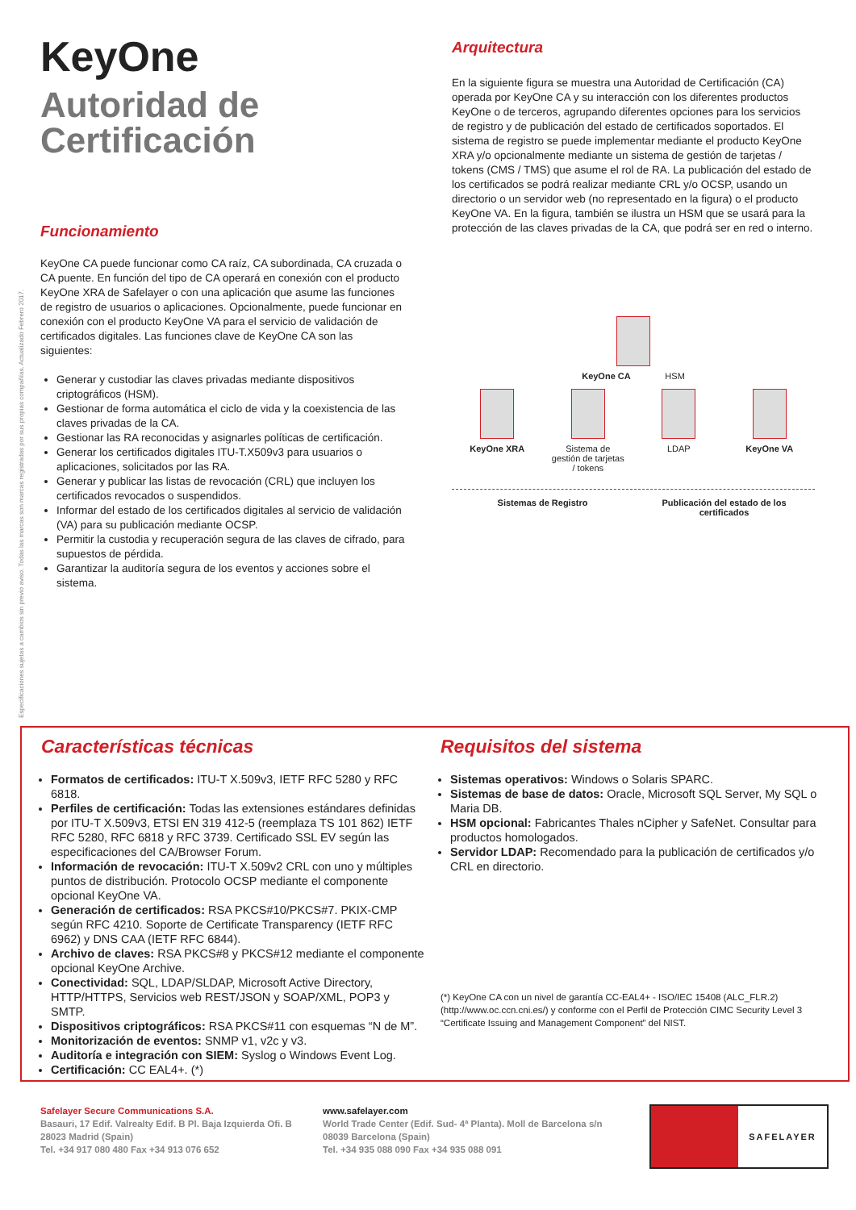Especificaciones sujetas a cambios sin previo aviso. Todas las marcas son marcas registradas por sus propias compañías. Actualizado Febrero 2017.
KeyOne
Autoridad de Certificación
Funcionamiento
KeyOne CA puede funcionar como CA raíz, CA subordinada, CA cruzada o CA puente. En función del tipo de CA operará en conexión con el producto KeyOne XRA de Safelayer o con una aplicación que asume las funciones de registro de usuarios o aplicaciones. Opcionalmente, puede funcionar en conexión con el producto KeyOne VA para el servicio de validación de certificados digitales. Las funciones clave de KeyOne CA son las siguientes:
Generar y custodiar las claves privadas mediante dispositivos criptográficos (HSM).
Gestionar de forma automática el ciclo de vida y la coexistencia de las claves privadas de la CA.
Gestionar las RA reconocidas y asignarles políticas de certificación.
Generar los certificados digitales ITU-T.X509v3 para usuarios o aplicaciones, solicitados por las RA.
Generar y publicar las listas de revocación (CRL) que incluyen los certificados revocados o suspendidos.
Informar del estado de los certificados digitales al servicio de validación (VA) para su publicación mediante OCSP.
Permitir la custodia y recuperación segura de las claves de cifrado, para supuestos de pérdida.
Garantizar la auditoría segura de los eventos y acciones sobre el sistema.
Arquitectura
En la siguiente figura se muestra una Autoridad de Certificación (CA) operada por KeyOne CA y su interacción con los diferentes productos KeyOne o de terceros, agrupando diferentes opciones para los servicios de registro y de publicación del estado de certificados soportados. El sistema de registro se puede implementar mediante el producto KeyOne XRA y/o opcionalmente mediante un sistema de gestión de tarjetas / tokens (CMS / TMS) que asume el rol de RA. La publicación del estado de los certificados se podrá realizar mediante CRL y/o OCSP, usando un directorio o un servidor web (no representado en la figura) o el producto KeyOne VA. En la figura, también se ilustra un HSM que se usará para la protección de las claves privadas de la CA, que podrá ser en red o interno.
KeyOne CA HSM
KeyOne XRA Sistema de gestión de tarjetas / tokens
LDAP KeyOne VA
Sistemas de Registro Publicación del estado de los certificados
Características técnicas
Formatos de certificados: ITU-T X.509v3, IETF RFC 5280 y RFC 6818.
Perfiles de certificación: Todas las extensiones estándares definidas por ITU-T X.509v3, ETSI EN 319 412-5 (reemplaza TS 101 862) IETF RFC 5280, RFC 6818 y RFC 3739. Certificado SSL EV según las especificaciones del CA/Browser Forum.
Información de revocación: ITU-T X.509v2 CRL con uno y múltiples puntos de distribución. Protocolo OCSP mediante el componente opcional KeyOne VA.
Generación de certificados: RSA PKCS#10/PKCS#7. PKIX-CMP según RFC 4210. Soporte de Certificate Transparency (IETF RFC 6962) y DNS CAA (IETF RFC 6844).
Archivo de claves: RSA PKCS#8 y PKCS#12 mediante el componente opcional KeyOne Archive.
Conectividad: SQL, LDAP/SLDAP, Microsoft Active Directory, HTTP/HTTPS, Servicios web REST/JSON y SOAP/XML, POP3 y SMTP.
Dispositivos criptográficos: RSA PKCS#11 con esquemas “N de M”.
Monitorización de eventos: SNMP v1, v2c y v3.
Auditoría e integración con SIEM: Syslog o Windows Event Log.
Certificación: CC EAL4+. (*)
Requisitos del sistema
Sistemas operativos: Windows o Solaris SPARC.
Sistemas de base de datos: Oracle, Microsoft SQL Server, My SQL o Maria DB.
HSM opcional: Fabricantes Thales nCipher y SafeNet. Consultar para productos homologados.
Servidor LDAP: Recomendado para la publicación de certificados y/o CRL en directorio.
(*) KeyOne CA con un nivel de garantía CC-EAL4+ - ISO/IEC 15408 (ALC_FLR.2) (http://www.oc.ccn.cni.es/) y conforme con el Perfil de Protección CIMC Security Level 3 “Certificate Issuing and Management Component” del NIST.
Safelayer Secure Communications S.A.
Basauri, 17 Edif. Valrealty Edif. B Pl. Baja Izquierda Ofi. B
28023 Madrid (Spain)
Tel. +34 917 080 480 Fax +34 913 076 652
www.safelayer.com
World Trade Center (Edif. Sud- 4ª Planta). Moll de Barcelona s/n
08039 Barcelona (Spain)
Tel. +34 935 088 090 Fax +34 935 088 091
SAFELAYER